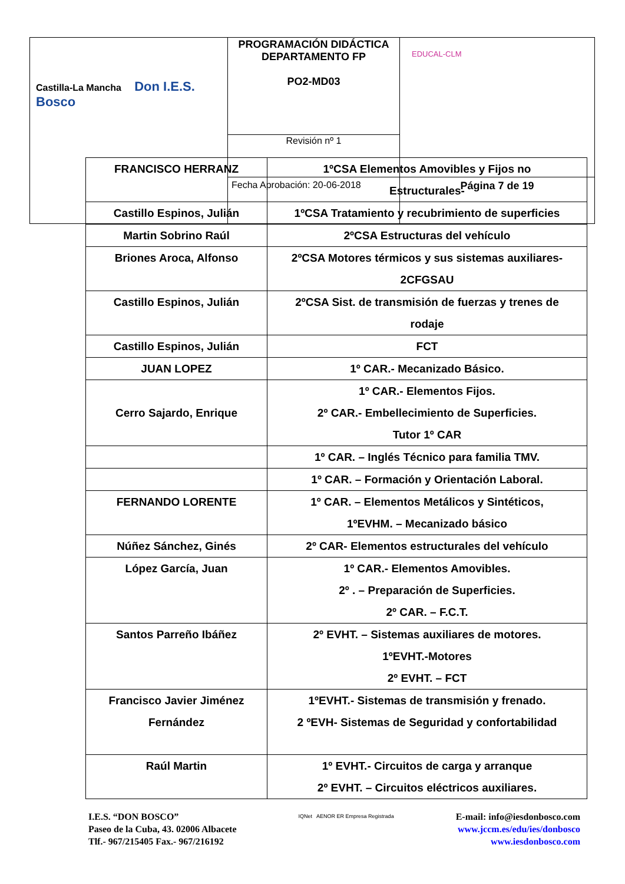| Castilla-La Mancha Don I.E.S. Bosco | PROGRAMACIÓN DIDÁCTICA DEPARTAMENTO FP PO2-MD03 | EDUCAL-CLM |
| | Revisión nº 1 | |
| | Fecha Aprobación: 20-06-2018 | Página 7 de 19 |
| FRANCISCO HERRANZ | 1ºCSA Elementos Amovibles y Fijos no Estructurales- |
| Castillo Espinos, Julián | 1ºCSA Tratamiento y recubrimiento de superficies |
| Martin Sobrino Raúl | 2ºCSA Estructuras del vehículo |
| Briones Aroca, Alfonso | 2ºCSA Motores térmicos y sus sistemas auxiliares- 2CFGSAU |
| Castillo Espinos, Julián | 2ºCSA Sist. de transmisión de fuerzas y trenes de rodaje |
| Castillo Espinos, Julián | FCT |
| JUAN LOPEZ | 1º CAR.- Mecanizado Básico. |
| Cerro Sajardo, Enrique | 1º CAR.- Elementos Fijos. 2º CAR.- Embellecimiento de Superficies. Tutor 1º CAR |
| | 1º CAR. – Inglés Técnico para familia TMV. |
| | 1º CAR. – Formación y Orientación Laboral. |
| FERNANDO LORENTE | 1º CAR. – Elementos Metálicos y Sintéticos, 1ºEVHM. – Mecanizado básico |
| Núñez Sánchez, Ginés | 2º CAR- Elementos estructurales del vehículo |
| López García, Juan | 1º CAR.- Elementos Amovibles. 2º . – Preparación de Superficies. 2º CAR. – F.C.T. |
| Santos Parreño Ibáñez | 2º EVHT. – Sistemas auxiliares de motores. 1ºEVHT.-Motores 2º EVHT. – FCT |
| Francisco Javier Jiménez Fernández | 1ºEVHT.- Sistemas de transmisión y frenado. 2 ºEVH- Sistemas de Seguridad y confortabilidad |
| Raúl Martin | 1º EVHT.- Circuitos de carga y arranque 2º EVHT. – Circuitos eléctricos auxiliares. |
I.E.S. “DON BOSCO”
Paseo de la Cuba, 43. 02006 Albacete
Tlf.- 967/215405 Fax.- 967/216192
IQNet AENOR ER Empresa Registrada
E-mail: info@iesdonbosco.com
www.jccm.es/edu/ies/donbosco
www.iesdonbosco.com